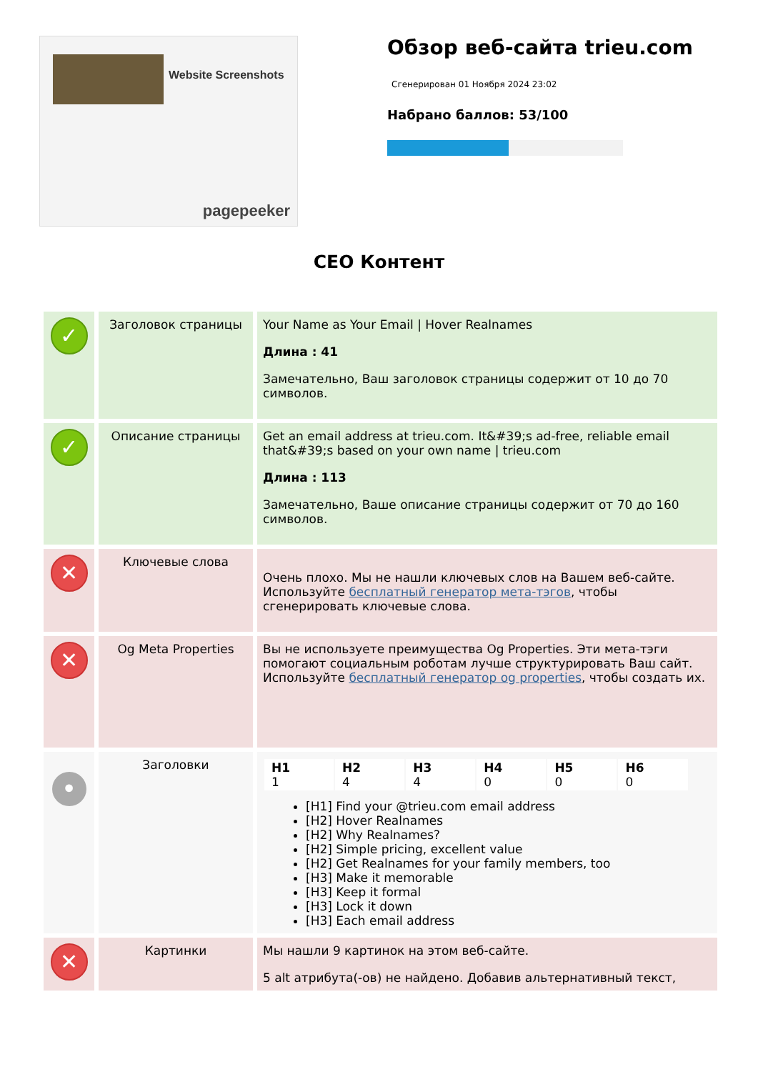Website Screenshots
pagepeeker
Обзор веб-сайта trieu.com
Сгенерирован 01 Ноября 2024 23:02
Набрано баллов: 53/100
СЕО Контент
| ✓ | Заголовок страницы | Your Name as Your Email / Hover Realnames Длина : 41 Замечательно, Ваш заголовок страницы содержит от 10 до 70 символов. |
| ✓ | Описание страницы | Get an email address at trieu.com. It&#39;s ad-free, reliable email that&#39;s based on your own name / trieu.com Длина : 113 Замечательно, Ваше описание страницы содержит от 70 до 160 символов. |
| ✕ | Ключевые слова | Очень плохо. Мы не нашли ключевых слов на Вашем веб-сайте. Используйте бесплатный генератор мета-тэгов , чтобы сгенерировать ключевые слова. |
| ✕ | Og Meta Properties | Вы не используете преимущества Og Properties. Эти мета-тэги помогают социальным роботам лучше структурировать Ваш сайт. Используйте бесплатный генератор og properties , чтобы создать их. |
| • | Заголовки | / H1 1 / H2 4 / H3 4 / H4 0 / H5 0 / H6 0 / [H1] Find your @trieu.com email address [H2] Hover Realnames [H2] Why Realnames? [H2] Simple pricing, excellent value [H2] Get Realnames for your family members, too [H3] Make it memorable [H3] Keep it formal [H3] Lock it down [H3] Each email address |
| ✕ | Картинки | Мы нашли 9 картинок на этом веб-сайте. 5 alt атрибута(-ов) не найдено. Добавив альтернативный текст, |